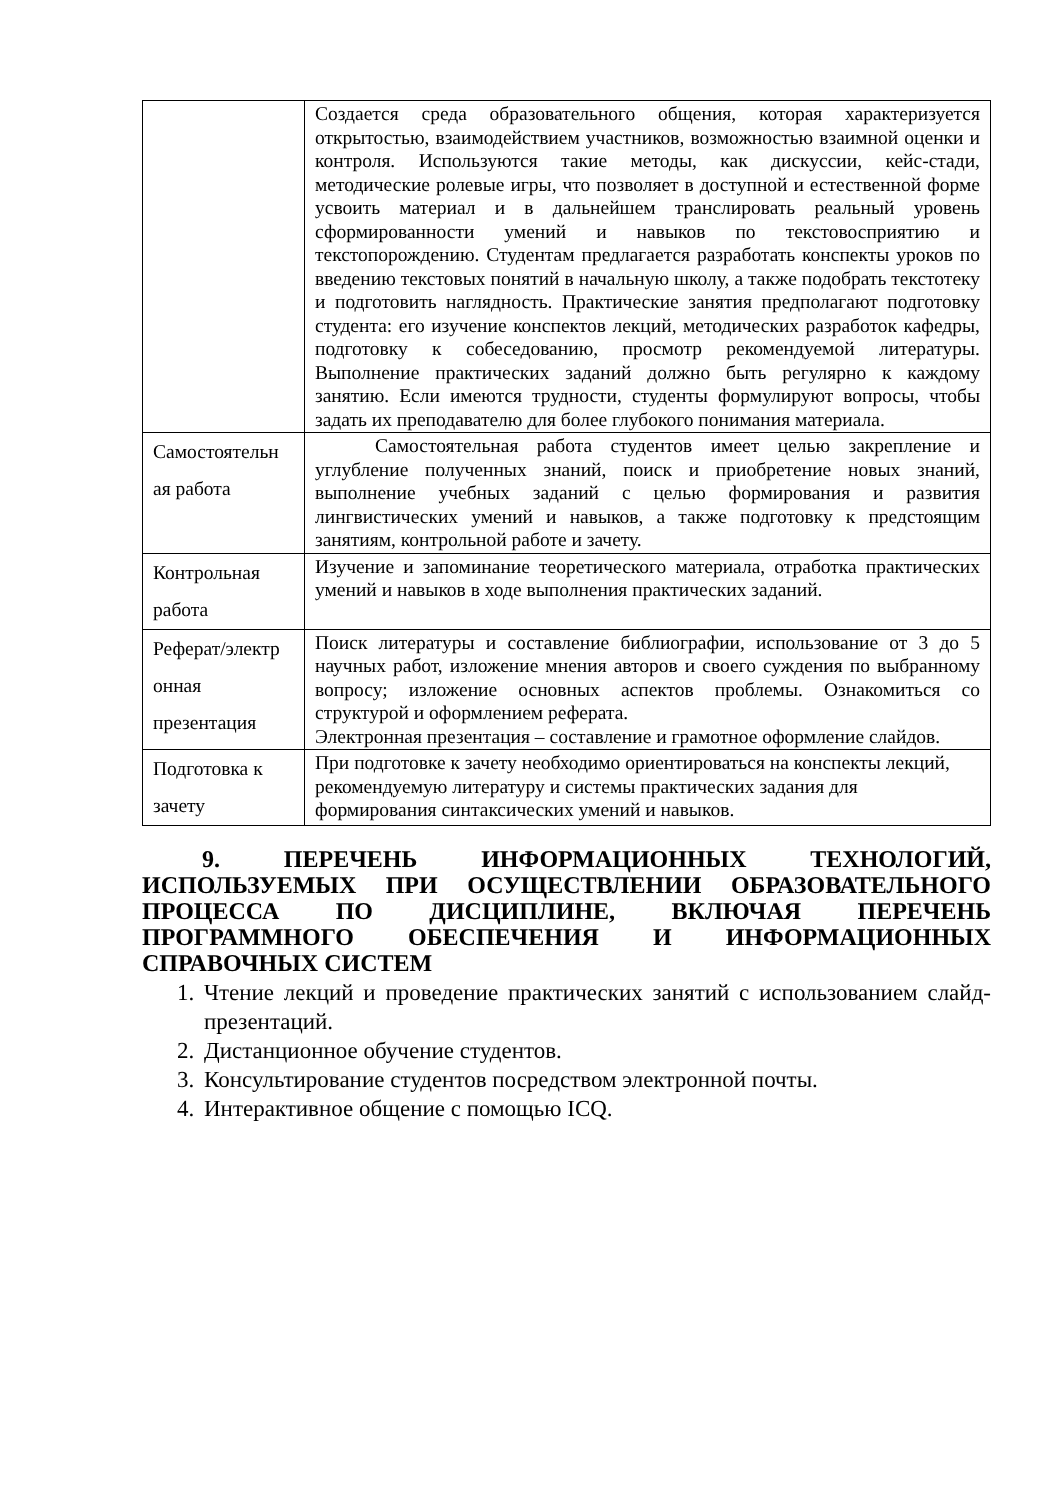| | Создается среда образовательного общения, которая характеризуется открытостью, взаимодействием участников, возможностью взаимной оценки и контроля. Используются такие методы, как дискуссии, кейс-стади, методические ролевые игры, что позволяет в доступной и естественной форме усвоить материал и в дальнейшем транслировать реальный уровень сформированности умений и навыков по текстовосприятию и текстопорождению. Студентам предлагается разработать конспекты уроков по введению текстовых понятий в начальную школу, а также подобрать текстотеку и подготовить наглядность. Практические занятия предполагают подготовку студента: его изучение конспектов лекций, методических разработок кафедры, подготовку к собеседованию, просмотр рекомендуемой литературы. Выполнение практических заданий должно быть регулярно к каждому занятию. Если имеются трудности, студенты формулируют вопросы, чтобы задать их преподавателю для более глубокого понимания материала. |
| Самостоятельн ая работа | Самостоятельная работа студентов имеет целью закрепление и углубление полученных знаний, поиск и приобретение новых знаний, выполнение учебных заданий с целью формирования и развития лингвистических умений и навыков, а также подготовку к предстоящим занятиям, контрольной работе и зачету. |
| Контрольная работа | Изучение и запоминание теоретического материала, отработка практических умений и навыков в ходе выполнения практических заданий. |
| Реферат/электр онная презентация | Поиск литературы и составление библиографии, использование от 3 до 5 научных работ, изложение мнения авторов и своего суждения по выбранному вопросу; изложение основных аспектов проблемы. Ознакомиться со структурой и оформлением реферата. Электронная презентация – составление и грамотное оформление слайдов. |
| Подготовка к зачету | При подготовке к зачету необходимо ориентироваться на конспекты лекций, рекомендуемую литературу и системы практических задания для формирования синтаксических умений и навыков. |
9. ПЕРЕЧЕНЬ ИНФОРМАЦИОННЫХ ТЕХНОЛОГИЙ, ИСПОЛЬЗУЕМЫХ ПРИ ОСУЩЕСТВЛЕНИИ ОБРАЗОВАТЕЛЬНОГО ПРОЦЕССА ПО ДИСЦИПЛИНЕ, ВКЛЮЧАЯ ПЕРЕЧЕНЬ ПРОГРАММНОГО ОБЕСПЕЧЕНИЯ И ИНФОРМАЦИОННЫХ СПРАВОЧНЫХ СИСТЕМ
1. Чтение лекций и проведение практических занятий с использованием слайд-презентаций.
2. Дистанционное обучение студентов.
3. Консультирование студентов посредством электронной почты.
4. Интерактивное общение с помощью ICQ.